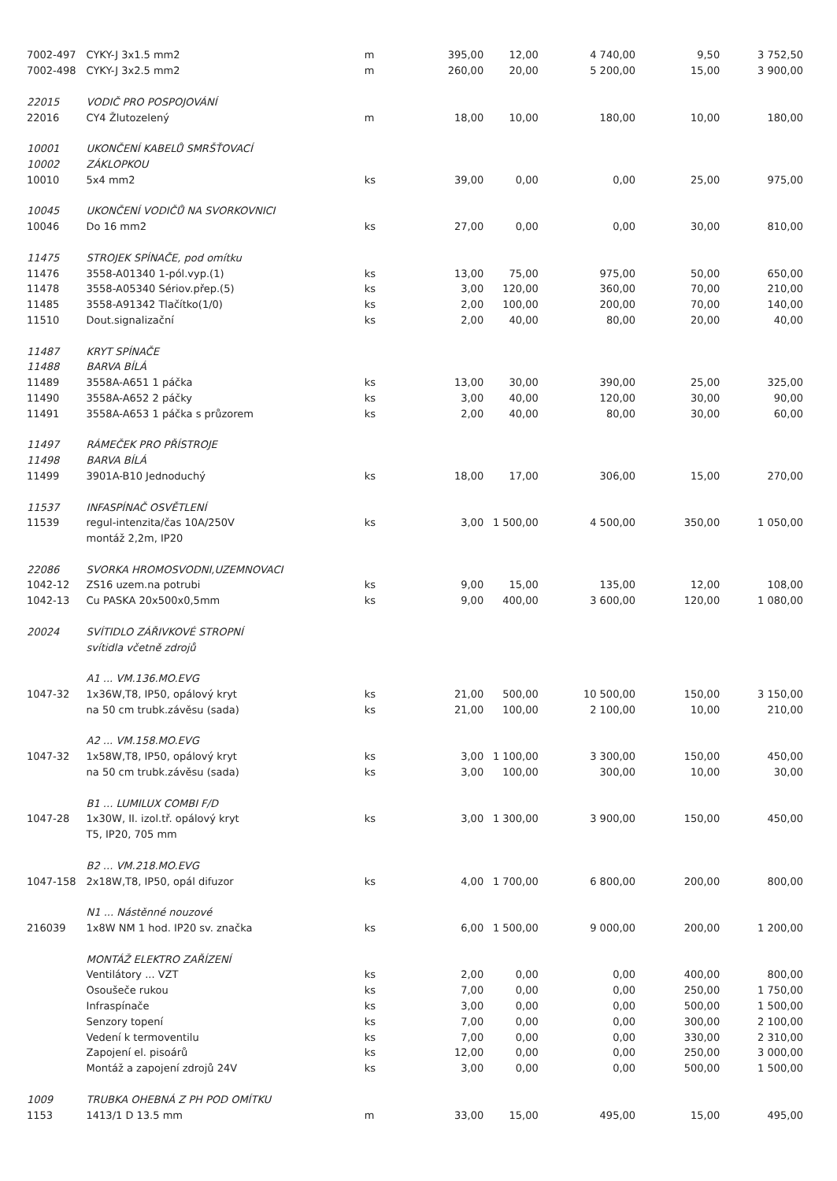| 7002-497 | CYKY-J 3x1.5 mm2 | m | 395,00 | 12,00 | 4 740,00 | 9,50 | 3 752,50 |
| 7002-498 | CYKY-J 3x2.5 mm2 | m | 260,00 | 20,00 | 5 200,00 | 15,00 | 3 900,00 |
| 22015 | VODIČ PRO POSPOJOVÁNÍ | | | | | | |
| 22016 | CY4 Žlutozelený | m | 18,00 | 10,00 | 180,00 | 10,00 | 180,00 |
| 10001 | UKONČENÍ KABELŮ SMRŠŤOVACÍ | | | | | | |
| 10002 | ZÁKLOPKOU | | | | | | |
| 10010 | 5x4 mm2 | ks | 39,00 | 0,00 | 0,00 | 25,00 | 975,00 |
| 10045 | UKONČENÍ VODIČŮ NA SVORKOVNICI | | | | | | |
| 10046 | Do 16 mm2 | ks | 27,00 | 0,00 | 0,00 | 30,00 | 810,00 |
| 11475 | STROJEK SPÍNAČE, pod omítku | | | | | | |
| 11476 | 3558-A01340 1-pól.vyp.(1) | ks | 13,00 | 75,00 | 975,00 | 50,00 | 650,00 |
| 11478 | 3558-A05340 Sériov.přep.(5) | ks | 3,00 | 120,00 | 360,00 | 70,00 | 210,00 |
| 11485 | 3558-A91342 Tlačítko(1/0) | ks | 2,00 | 100,00 | 200,00 | 70,00 | 140,00 |
| 11510 | Dout.signalizační | ks | 2,00 | 40,00 | 80,00 | 20,00 | 40,00 |
| 11487 | KRYT SPÍNAČE | | | | | | |
| 11488 | BARVA BÍLÁ | | | | | | |
| 11489 | 3558A-A651 1 páčka | ks | 13,00 | 30,00 | 390,00 | 25,00 | 325,00 |
| 11490 | 3558A-A652 2 páčky | ks | 3,00 | 40,00 | 120,00 | 30,00 | 90,00 |
| 11491 | 3558A-A653 1 páčka s průzorem | ks | 2,00 | 40,00 | 80,00 | 30,00 | 60,00 |
| 11497 | RÁMEČEK PRO PŘÍSTROJE | | | | | | |
| 11498 | BARVA BÍLÁ | | | | | | |
| 11499 | 3901A-B10 Jednoduchý | ks | 18,00 | 17,00 | 306,00 | 15,00 | 270,00 |
| 11537 | INFASPÍNAČ OSVĚTLENÍ | | | | | | |
| 11539 | regul-intenzita/čas 10A/250V | ks | 3,00 | 1 500,00 | 4 500,00 | 350,00 | 1 050,00 |
| | montáž 2,2m, IP20 | | | | | | |
| 22086 | SVORKA HROMOSVODNI,UZEMNOVACI | | | | | | |
| 1042-12 | ZS16 uzem.na potrubi | ks | 9,00 | 15,00 | 135,00 | 12,00 | 108,00 |
| 1042-13 | Cu PASKA 20x500x0,5mm | ks | 9,00 | 400,00 | 3 600,00 | 120,00 | 1 080,00 |
| 20024 | SVÍTIDLO ZÁŘIVKOVÉ STROPNÍ | | | | | | |
| | svítidla včetně zdrojů | | | | | | |
| | A1 ... VM.136.MO.EVG | | | | | | |
| 1047-32 | 1x36W,T8, IP50, opálový kryt | ks | 21,00 | 500,00 | 10 500,00 | 150,00 | 3 150,00 |
| | na 50 cm trubk.závěsu (sada) | ks | 21,00 | 100,00 | 2 100,00 | 10,00 | 210,00 |
| | A2 ... VM.158.MO.EVG | | | | | | |
| 1047-32 | 1x58W,T8, IP50, opálový kryt | ks | 3,00 | 1 100,00 | 3 300,00 | 150,00 | 450,00 |
| | na 50 cm trubk.závěsu (sada) | ks | 3,00 | 100,00 | 300,00 | 10,00 | 30,00 |
| | B1 ... LUMILUX COMBI F/D | | | | | | |
| 1047-28 | 1x30W, II. izol.tř. opálový kryt | ks | 3,00 | 1 300,00 | 3 900,00 | 150,00 | 450,00 |
| | T5, IP20, 705 mm | | | | | | |
| | B2 ... VM.218.MO.EVG | | | | | | |
| 1047-158 | 2x18W,T8, IP50, opál difuzor | ks | 4,00 | 1 700,00 | 6 800,00 | 200,00 | 800,00 |
| | N1 ... Nástěnné nouzové | | | | | | |
| 216039 | 1x8W NM 1 hod. IP20 sv. značka | ks | 6,00 | 1 500,00 | 9 000,00 | 200,00 | 1 200,00 |
| | MONTÁŽ ELEKTRO ZAŘÍZENÍ | | | | | | |
| | Ventilátory ... VZT | ks | 2,00 | 0,00 | 0,00 | 400,00 | 800,00 |
| | Osoušeče rukou | ks | 7,00 | 0,00 | 0,00 | 250,00 | 1 750,00 |
| | Infraspínače | ks | 3,00 | 0,00 | 0,00 | 500,00 | 1 500,00 |
| | Senzory topení | ks | 7,00 | 0,00 | 0,00 | 300,00 | 2 100,00 |
| | Vedení k termoventilu | ks | 7,00 | 0,00 | 0,00 | 330,00 | 2 310,00 |
| | Zapojení el. pisoárů | ks | 12,00 | 0,00 | 0,00 | 250,00 | 3 000,00 |
| | Montáž a zapojení zdrojů 24V | ks | 3,00 | 0,00 | 0,00 | 500,00 | 1 500,00 |
| 1009 | TRUBKA OHEBNÁ Z PH POD OMÍTKU | | | | | | |
| 1153 | 1413/1 D 13.5 mm | m | 33,00 | 15,00 | 495,00 | 15,00 | 495,00 |